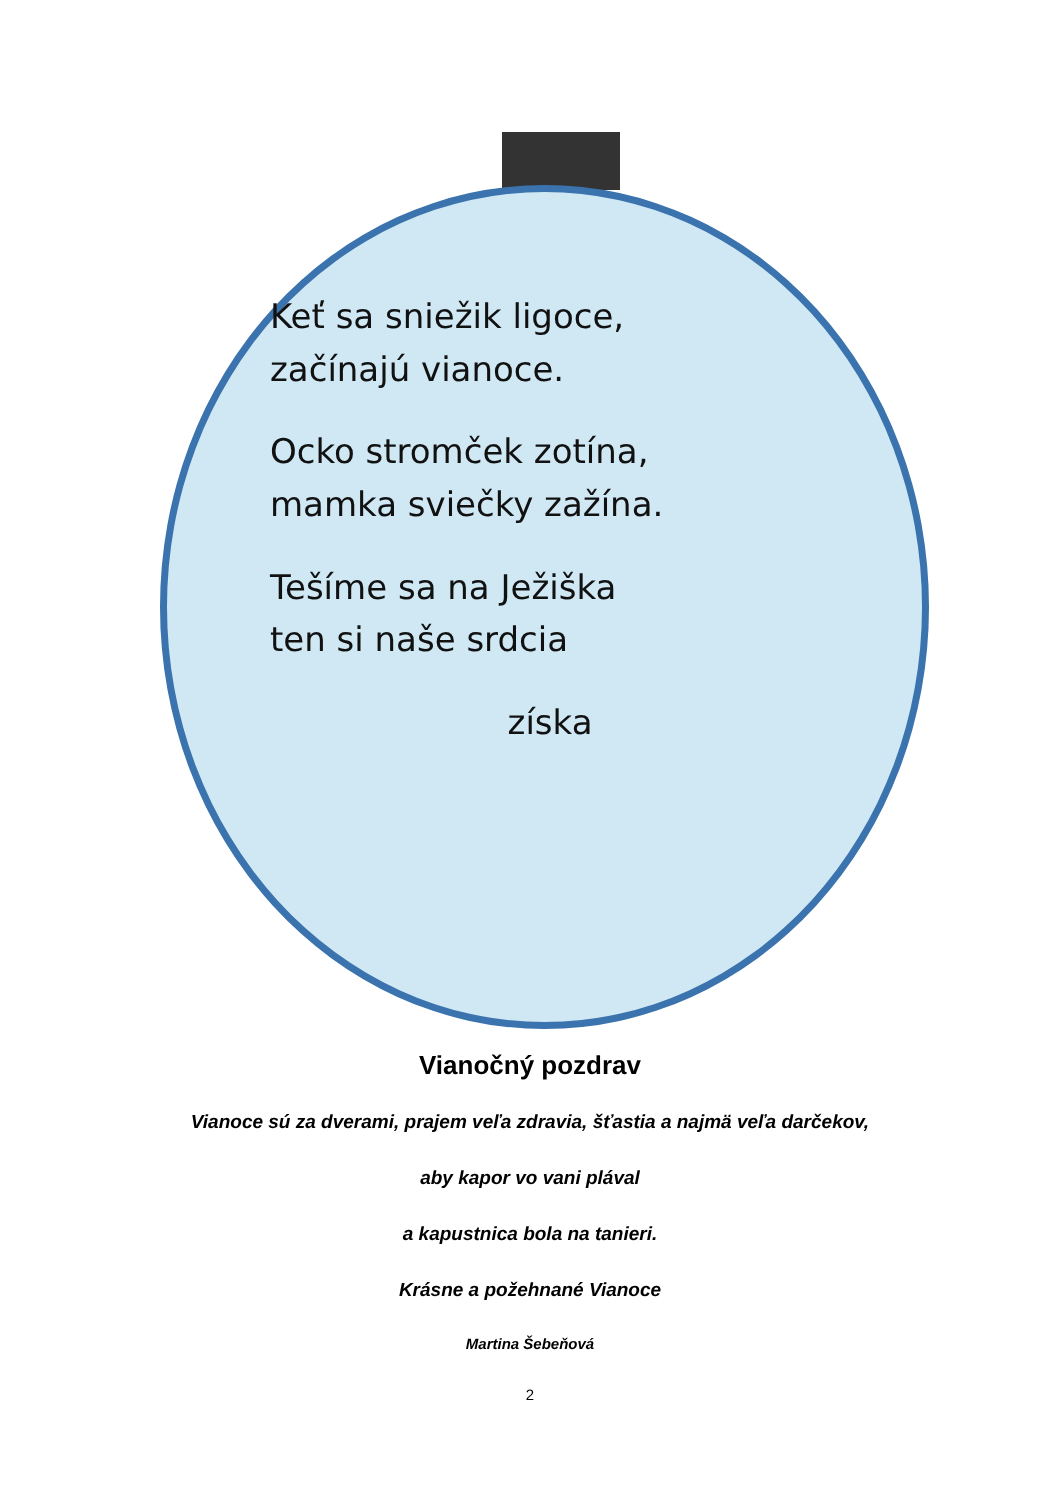Keť sa sniežik ligoce,
začínajú vianoce.
Ocko stromček zotína,
mamka sviečky zažína.
Tešíme sa na Ježiška
ten si naše srdcia
získa
Vianočný pozdrav
Vianoce sú za dverami, prajem veľa zdravia, šťastia a najmä veľa darčekov,
aby kapor vo vani plával
a kapustnica bola na tanieri.
Krásne a požehnané Vianoce
Martina Šebeňová
2